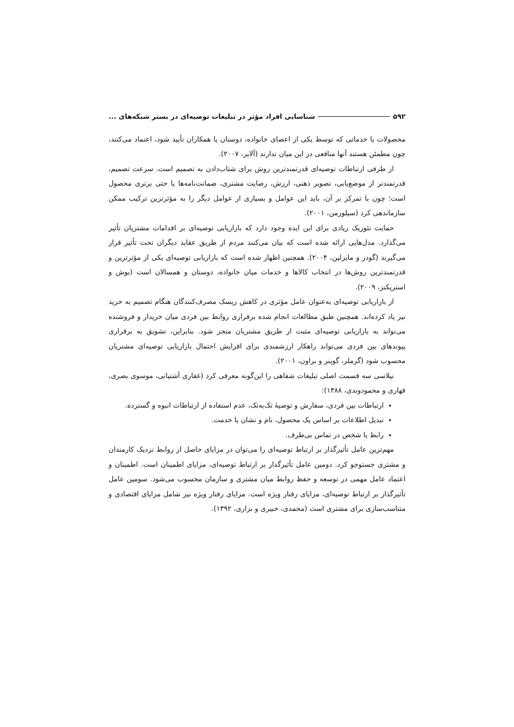۵۹۲ شناسایی افراد مؤثر در تبلیغات توصیه‌ای در بستر شبکه‌های ...
محصولات یا خدماتی که توسط یکی از اعضای خانواده، دوستان یا همکاران تأیید شود، اعتماد می‌کنند، چون مطمئن هستند آنها منافعی در این میان ندارند (آلایر، ۲۰۰۷).
از طرفی ارتباطات توصیه‌ای قدرتمندترین روش برای شتاب‌دادن به تصمیم است. سرعت تصمیم، قدرتمندتر از موضع‌یابی، تصویر ذهنی، ارزش، رضایت مشتری، ضمانت‌نامه‌ها یا حتی برتری محصول است؛ چون با تمرکز بر آن، باید این عوامل و بسیاری از عوامل دیگر را به مؤثرترین ترکیب ممکن سازماندهی کرد (سیلورمن، ۲۰۰۱).
حمایت تئوریک زیادی برای این ایده وجود دارد که بازاریابی توصیه‌ای بر اقدامات مشتریان تأثیر می‌گذارد. مدل‌هایی ارائه شده است که بیان می‌کنند مردم از طریق عقاید دیگران تحت تأثیر قرار می‌گیرند (گودز و مایزلین، ۲۰۰۴). همچنین اظهار شده است که بازاریابی توصیه‌ای یکی از مؤثرترین و قدرتمندترین روش‌ها در انتخاب کالاها و خدمات میان خانواده، دوستان و همسالان است (بوش و استریکنز، ۲۰۰۹).
از بازاریابی توصیه‌ای به‌عنوان عامل مؤثری در کاهش ریسک مصرف‌کنندگان هنگام تصمیم به خرید نیز یاد کرده‌اند. همچنین طبق مطالعات انجام شده برقراری روابط بین فردی میان خریدار و فروشنده می‌تواند به بازاریابی توصیه‌ای مثبت از طریق مشتریان منجر شود. بنابراین، تشویق به برقراری پیوندهای بین فردی می‌تواند راهکار ارزشمندی برای افزایش احتمال بازاریابی توصیه‌ای مشتریان محسوب شود (گرملر، گوینر و براون، ۲۰۰۱).
نیلاسی سه قسمت اصلی تبلیغات شفاهی را این‌گونه معرفی کرد (غفاری آشتیانی، موسوی بصری، قهاری و محمودوندی، ۱۳۸۸):
ارتباطات بین فردی، سفارش و توصیهٔ تک‌به‌تک، عدم استفاده از ارتباطات انبوه و گسترده.
تبدیل اطلاعات بر اساس یک محصول، نام و نشان یا خدمت.
رابط یا شخص در تماس بی‌طرف.
مهم‌ترین عامل تأثیرگذار بر ارتباط توصیه‌ای را می‌توان در مزایای حاصل از روابط نزدیک کارمندان و مشتری جستوجو کرد. دومین عامل تأثیرگذار بر ارتباط توصیه‌ای، مزایای اطمینان است. اطمینان و اعتماد عامل مهمی در توسعه و حفظ روابط میان مشتری و سازمان محسوب می‌شود. سومین عامل تأثیرگذار بر ارتباط توصیه‌ای، مزایای رفتار ویژه است. مزایای رفتار ویژه نیز شامل مزایای اقتصادی و متناسب‌سازی برای مشتری است (محمدی، خبیری و براری، ۱۳۹۲).